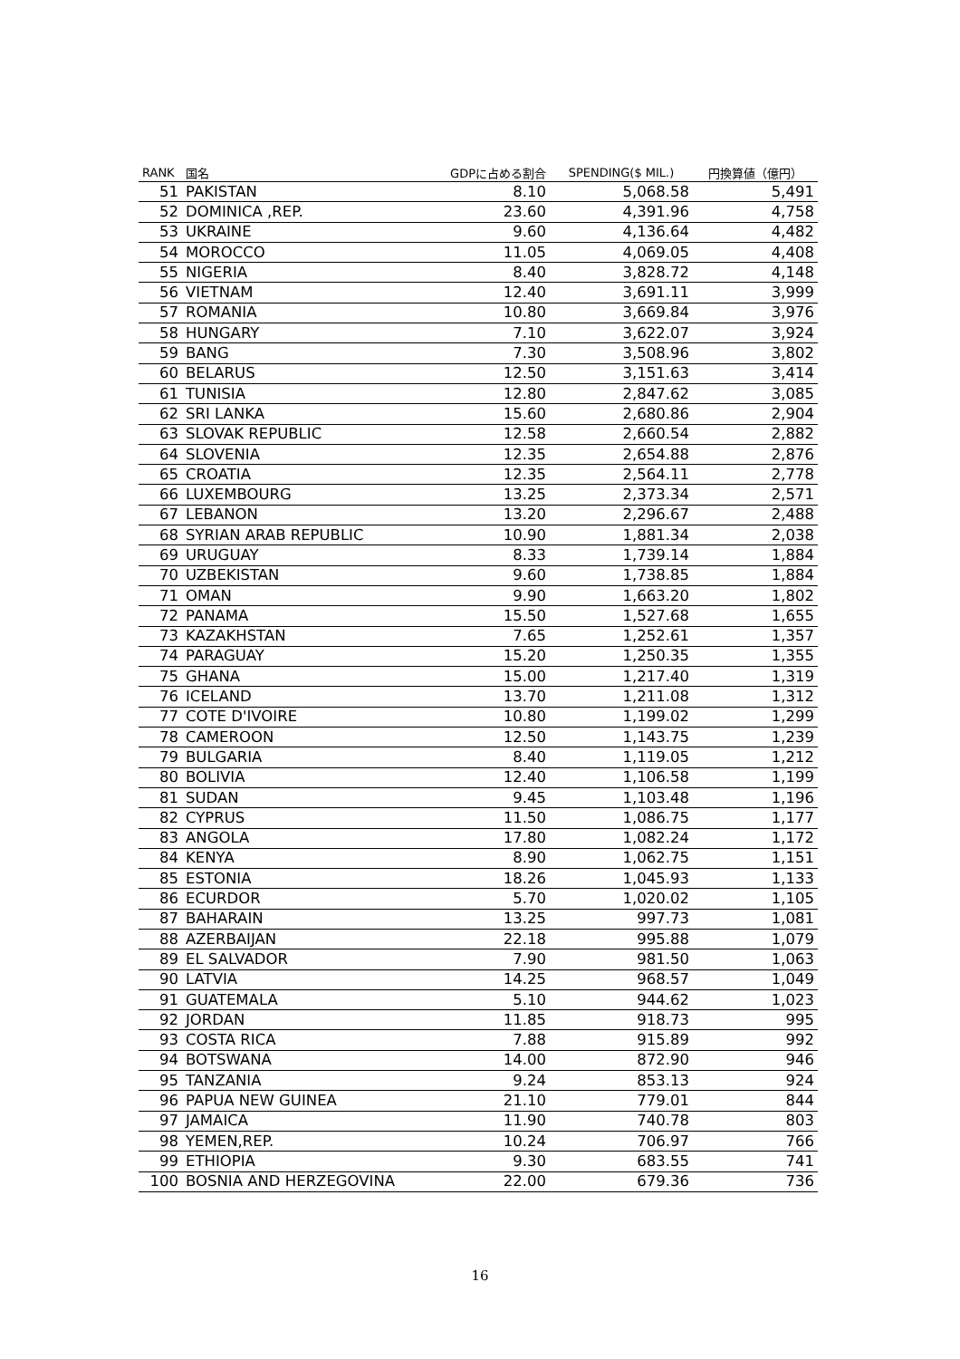| RANK | 国名 | GDPに占める割合 | SPENDING($ MIL.) | 円換算値（億円） |
| --- | --- | --- | --- | --- |
| 51 | PAKISTAN | 8.10 | 5,068.58 | 5,491 |
| 52 | DOMINICA ,REP. | 23.60 | 4,391.96 | 4,758 |
| 53 | UKRAINE | 9.60 | 4,136.64 | 4,482 |
| 54 | MOROCCO | 11.05 | 4,069.05 | 4,408 |
| 55 | NIGERIA | 8.40 | 3,828.72 | 4,148 |
| 56 | VIETNAM | 12.40 | 3,691.11 | 3,999 |
| 57 | ROMANIA | 10.80 | 3,669.84 | 3,976 |
| 58 | HUNGARY | 7.10 | 3,622.07 | 3,924 |
| 59 | BANG | 7.30 | 3,508.96 | 3,802 |
| 60 | BELARUS | 12.50 | 3,151.63 | 3,414 |
| 61 | TUNISIA | 12.80 | 2,847.62 | 3,085 |
| 62 | SRI LANKA | 15.60 | 2,680.86 | 2,904 |
| 63 | SLOVAK REPUBLIC | 12.58 | 2,660.54 | 2,882 |
| 64 | SLOVENIA | 12.35 | 2,654.88 | 2,876 |
| 65 | CROATIA | 12.35 | 2,564.11 | 2,778 |
| 66 | LUXEMBOURG | 13.25 | 2,373.34 | 2,571 |
| 67 | LEBANON | 13.20 | 2,296.67 | 2,488 |
| 68 | SYRIAN ARAB REPUBLIC | 10.90 | 1,881.34 | 2,038 |
| 69 | URUGUAY | 8.33 | 1,739.14 | 1,884 |
| 70 | UZBEKISTAN | 9.60 | 1,738.85 | 1,884 |
| 71 | OMAN | 9.90 | 1,663.20 | 1,802 |
| 72 | PANAMA | 15.50 | 1,527.68 | 1,655 |
| 73 | KAZAKHSTAN | 7.65 | 1,252.61 | 1,357 |
| 74 | PARAGUAY | 15.20 | 1,250.35 | 1,355 |
| 75 | GHANA | 15.00 | 1,217.40 | 1,319 |
| 76 | ICELAND | 13.70 | 1,211.08 | 1,312 |
| 77 | COTE D'IVOIRE | 10.80 | 1,199.02 | 1,299 |
| 78 | CAMEROON | 12.50 | 1,143.75 | 1,239 |
| 79 | BULGARIA | 8.40 | 1,119.05 | 1,212 |
| 80 | BOLIVIA | 12.40 | 1,106.58 | 1,199 |
| 81 | SUDAN | 9.45 | 1,103.48 | 1,196 |
| 82 | CYPRUS | 11.50 | 1,086.75 | 1,177 |
| 83 | ANGOLA | 17.80 | 1,082.24 | 1,172 |
| 84 | KENYA | 8.90 | 1,062.75 | 1,151 |
| 85 | ESTONIA | 18.26 | 1,045.93 | 1,133 |
| 86 | ECURDOR | 5.70 | 1,020.02 | 1,105 |
| 87 | BAHARAIN | 13.25 | 997.73 | 1,081 |
| 88 | AZERBAIJAN | 22.18 | 995.88 | 1,079 |
| 89 | EL SALVADOR | 7.90 | 981.50 | 1,063 |
| 90 | LATVIA | 14.25 | 968.57 | 1,049 |
| 91 | GUATEMALA | 5.10 | 944.62 | 1,023 |
| 92 | JORDAN | 11.85 | 918.73 | 995 |
| 93 | COSTA RICA | 7.88 | 915.89 | 992 |
| 94 | BOTSWANA | 14.00 | 872.90 | 946 |
| 95 | TANZANIA | 9.24 | 853.13 | 924 |
| 96 | PAPUA NEW GUINEA | 21.10 | 779.01 | 844 |
| 97 | JAMAICA | 11.90 | 740.78 | 803 |
| 98 | YEMEN,REP. | 10.24 | 706.97 | 766 |
| 99 | ETHIOPIA | 9.30 | 683.55 | 741 |
| 100 | BOSNIA AND HERZEGOVINA | 22.00 | 679.36 | 736 |
16